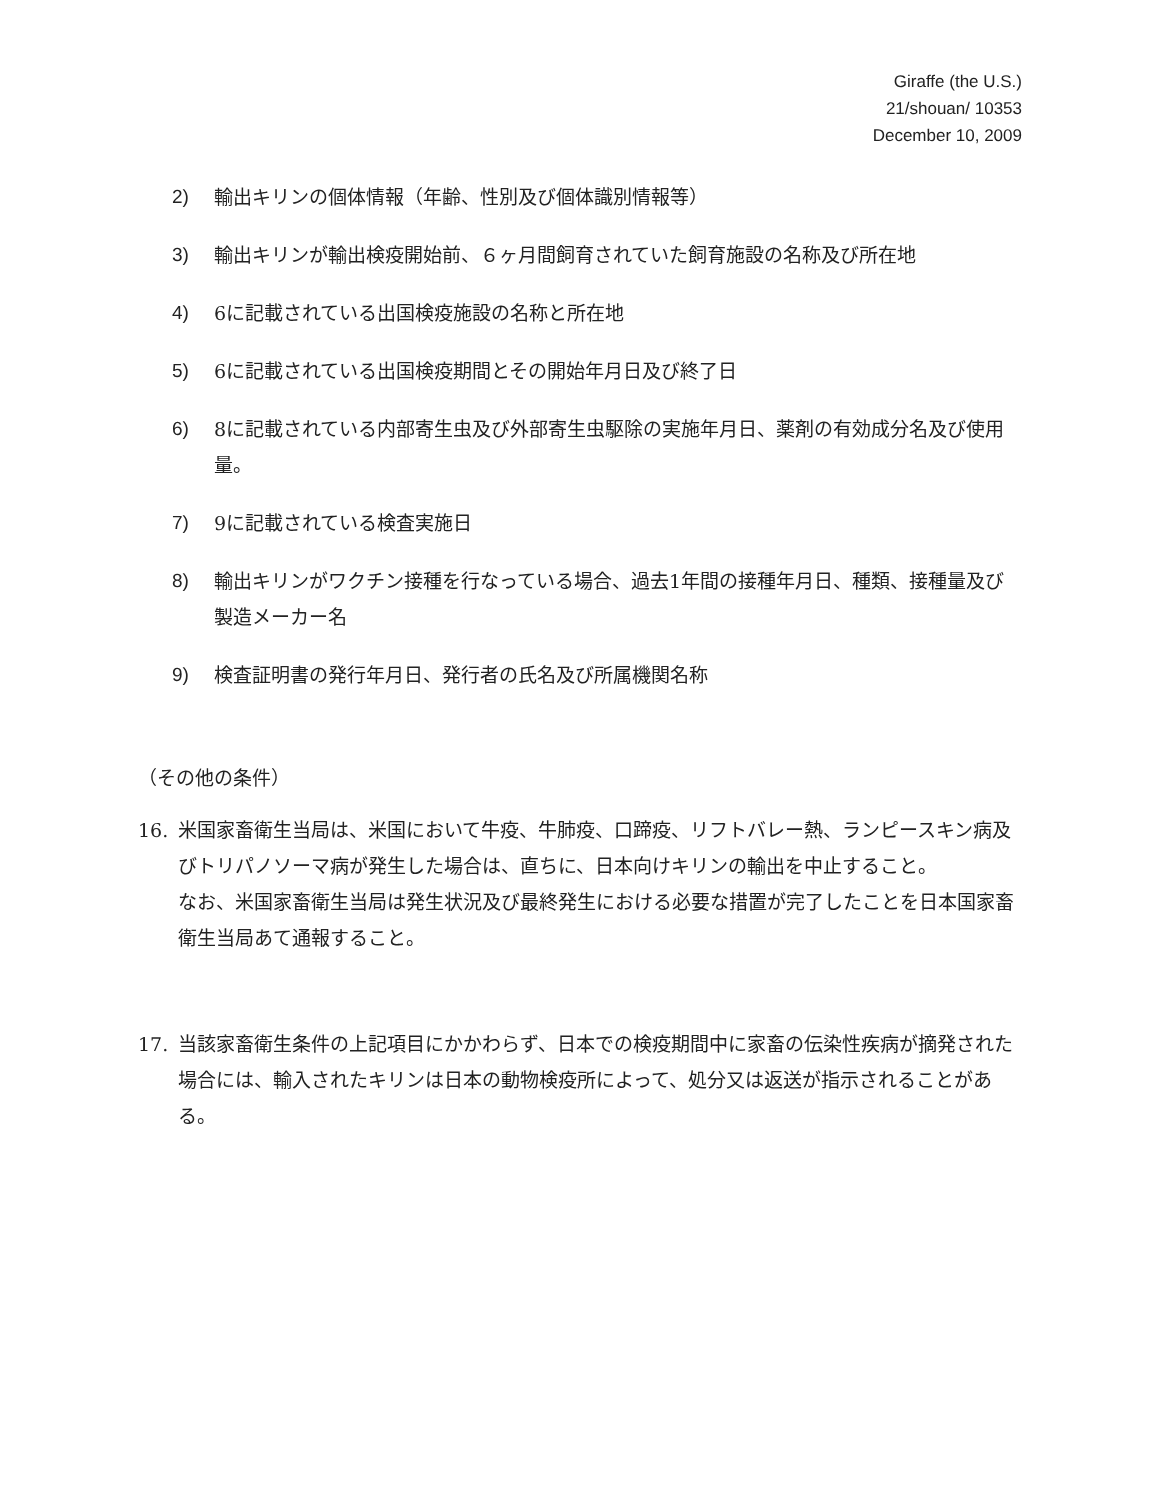Giraffe (the U.S.)
21/shouan/ 10353
December 10, 2009
2) 輸出キリンの個体情報（年齢、性別及び個体識別情報等）
3) 輸出キリンが輸出検疫開始前、６ヶ月間飼育されていた飼育施設の名称及び所在地
4) 6に記載されている出国検疫施設の名称と所在地
5) 6に記載されている出国検疫期間とその開始年月日及び終了日
6) 8に記載されている内部寄生虫及び外部寄生虫駆除の実施年月日、薬剤の有効成分名及び使用量。
7) 9に記載されている検査実施日
8) 輸出キリンがワクチン接種を行なっている場合、過去1年間の接種年月日、種類、接種量及び製造メーカー名
9) 検査証明書の発行年月日、発行者の氏名及び所属機関名称
（その他の条件）
16. 米国家畜衛生当局は、米国において牛疫、牛肺疫、口蹄疫、リフトバレー熱、ランピースキン病及びトリパノソーマ病が発生した場合は、直ちに、日本向けキリンの輸出を中止すること。
なお、米国家畜衛生当局は発生状況及び最終発生における必要な措置が完了したことを日本国家畜衛生当局あて通報すること。
17. 当該家畜衛生条件の上記項目にかかわらず、日本での検疫期間中に家畜の伝染性疾病が摘発された場合には、輸入されたキリンは日本の動物検疫所によって、処分又は返送が指示されることがある。